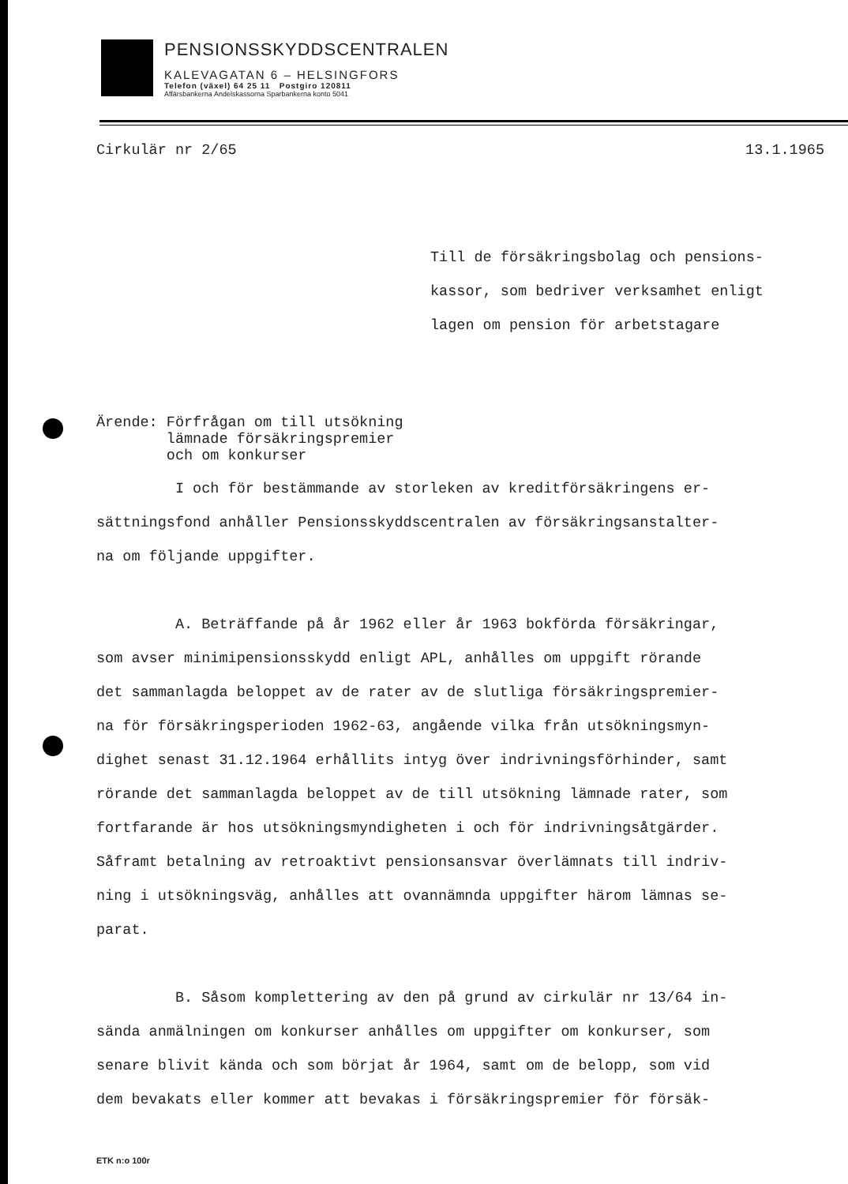PENSIONSSKYDDSCENTRALEN
KALEVAGATAN 6 – HELSINGFORS
Telefon (växel) 64 25 11 Postgiro 120811
Affärsbankerna Andelskassorna Sparbankerna konto 5041
Cirkulär nr 2/65 13.1.1965
Till de försäkringsbolag och pensions-
kassor, som bedriver verksamhet enligt
lagen om pension för arbetstagare
Ärende: Förfrågan om till utsökning
lämnade försäkringspremier
och om konkurser
I och för bestämmande av storleken av kreditförsäkringens er-
sättningsfond anhåller Pensionsskyddscentralen av försäkringsanstalter-
na om följande uppgifter.
A. Beträffande på år 1962 eller år 1963 bokförda försäkringar,
som avser minimipensionsskydd enligt APL, anhålles om uppgift rörande
det sammanlagda beloppet av de rater av de slutliga försäkringspremier-
na för försäkringsperioden 1962-63, angående vilka från utsökningsmyn-
dighet senast 31.12.1964 erhållits intyg över indrivningsförhinder, samt
rörande det sammanlagda beloppet av de till utsökning lämnade rater, som
fortfarande är hos utsökningsmyndigheten i och för indrivningsåtgärder.
Såframt betalning av retroaktivt pensionsansvar överlämnats till indriv-
ning i utsökningsväg, anhålles att ovannämnda uppgifter härom lämnas se-
parat.
B. Såsom komplettering av den på grund av cirkulär nr 13/64 in-
sända anmälningen om konkurser anhålles om uppgifter om konkurser, som
senare blivit kända och som börjat år 1964, samt om de belopp, som vid
dem bevakats eller kommer att bevakas i försäkringspremier för försäk-
ETK n:o 100r